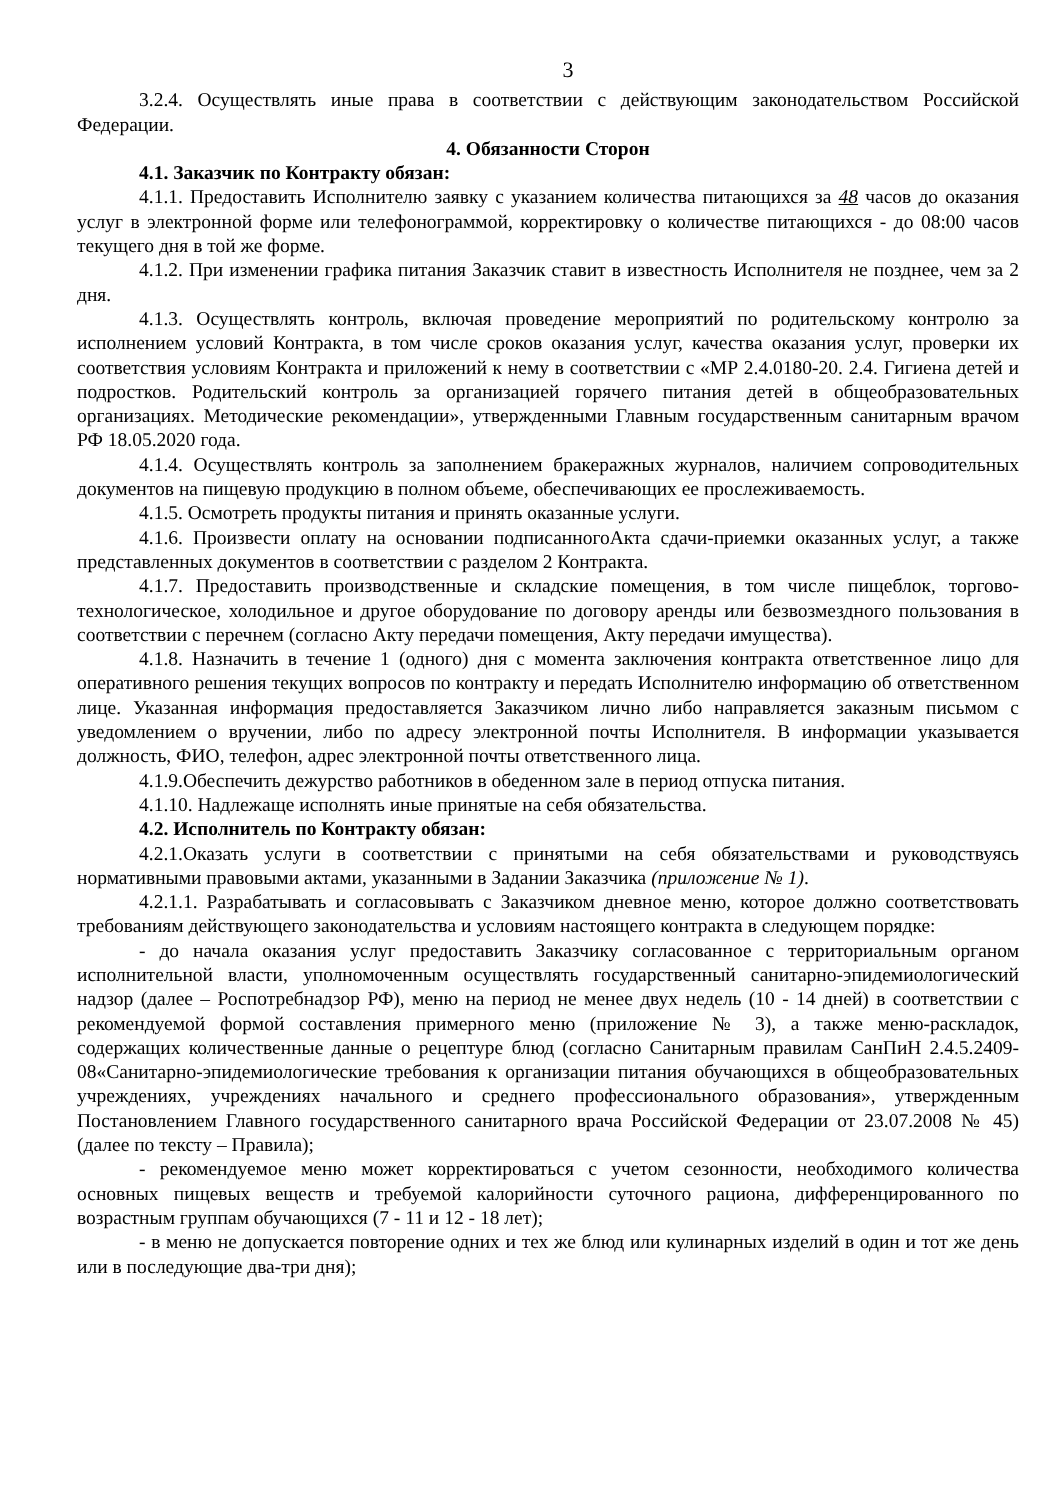3
3.2.4. Осуществлять иные права в соответствии с действующим законодательством Российской Федерации.
4. Обязанности Сторон
4.1. Заказчик по Контракту обязан:
4.1.1. Предоставить Исполнителю заявку с указанием количества питающихся за 48 часов до оказания услуг в электронной форме или телефонограммой, корректировку о количестве питающихся - до 08:00 часов текущего дня в той же форме.
4.1.2. При изменении графика питания Заказчик ставит в известность Исполнителя не позднее, чем за 2 дня.
4.1.3. Осуществлять контроль, включая проведение мероприятий по родительскому контролю за исполнением условий Контракта, в том числе сроков оказания услуг, качества оказания услуг, проверки их соответствия условиям Контракта и приложений к нему в соответствии с «МР 2.4.0180-20. 2.4. Гигиена детей и подростков. Родительский контроль за организацией горячего питания детей в общеобразовательных организациях. Методические рекомендации», утвержденными Главным государственным санитарным врачом РФ 18.05.2020 года.
4.1.4. Осуществлять контроль за заполнением бракеражных журналов, наличием сопроводительных документов на пищевую продукцию в полном объеме, обеспечивающих ее прослеживаемость.
4.1.5. Осмотреть продукты питания и принять оказанные услуги.
4.1.6. Произвести оплату на основании подписанногоАкта сдачи-приемки оказанных услуг, а также представленных документов в соответствии с разделом 2 Контракта.
4.1.7. Предоставить производственные и складские помещения, в том числе пищеблок, торгово-технологическое, холодильное и другое оборудование по договору аренды или безвозмездного пользования в соответствии с перечнем (согласно Акту передачи помещения, Акту передачи имущества).
4.1.8. Назначить в течение 1 (одного) дня с момента заключения контракта ответственное лицо для оперативного решения текущих вопросов по контракту и передать Исполнителю информацию об ответственном лице. Указанная информация предоставляется Заказчиком лично либо направляется заказным письмом с уведомлением о вручении, либо по адресу электронной почты Исполнителя. В информации указывается должность, ФИО, телефон, адрес электронной почты ответственного лица.
4.1.9.Обеспечить дежурство работников в обеденном зале в период отпуска питания.
4.1.10. Надлежаще исполнять иные принятые на себя обязательства.
4.2. Исполнитель по Контракту обязан:
4.2.1.Оказать услуги в соответствии с принятыми на себя обязательствами и руководствуясь нормативными правовыми актами, указанными в Задании Заказчика (приложение № 1).
4.2.1.1. Разрабатывать и согласовывать с Заказчиком дневное меню, которое должно соответствовать требованиям действующего законодательства и условиям настоящего контракта в следующем порядке:
- до начала оказания услуг предоставить Заказчику согласованное с территориальным органом исполнительной власти, уполномоченным осуществлять государственный санитарно-эпидемиологический надзор (далее – Роспотребнадзор РФ), меню на период не менее двух недель (10 - 14 дней) в соответствии с рекомендуемой формой составления примерного меню (приложение № 3), а также меню-раскладок, содержащих количественные данные о рецептуре блюд (согласно Санитарным правилам СанПиН 2.4.5.2409-08«Санитарно-эпидемиологические требования к организации питания обучающихся в общеобразовательных учреждениях, учреждениях начального и среднего профессионального образования», утвержденным Постановлением Главного государственного санитарного врача Российской Федерации от 23.07.2008 № 45) (далее по тексту – Правила);
- рекомендуемое меню может корректироваться с учетом сезонности, необходимого количества основных пищевых веществ и требуемой калорийности суточного рациона, дифференцированного по возрастным группам обучающихся (7 - 11 и 12 - 18 лет);
- в меню не допускается повторение одних и тех же блюд или кулинарных изделий в один и тот же день или в последующие два-три дня);